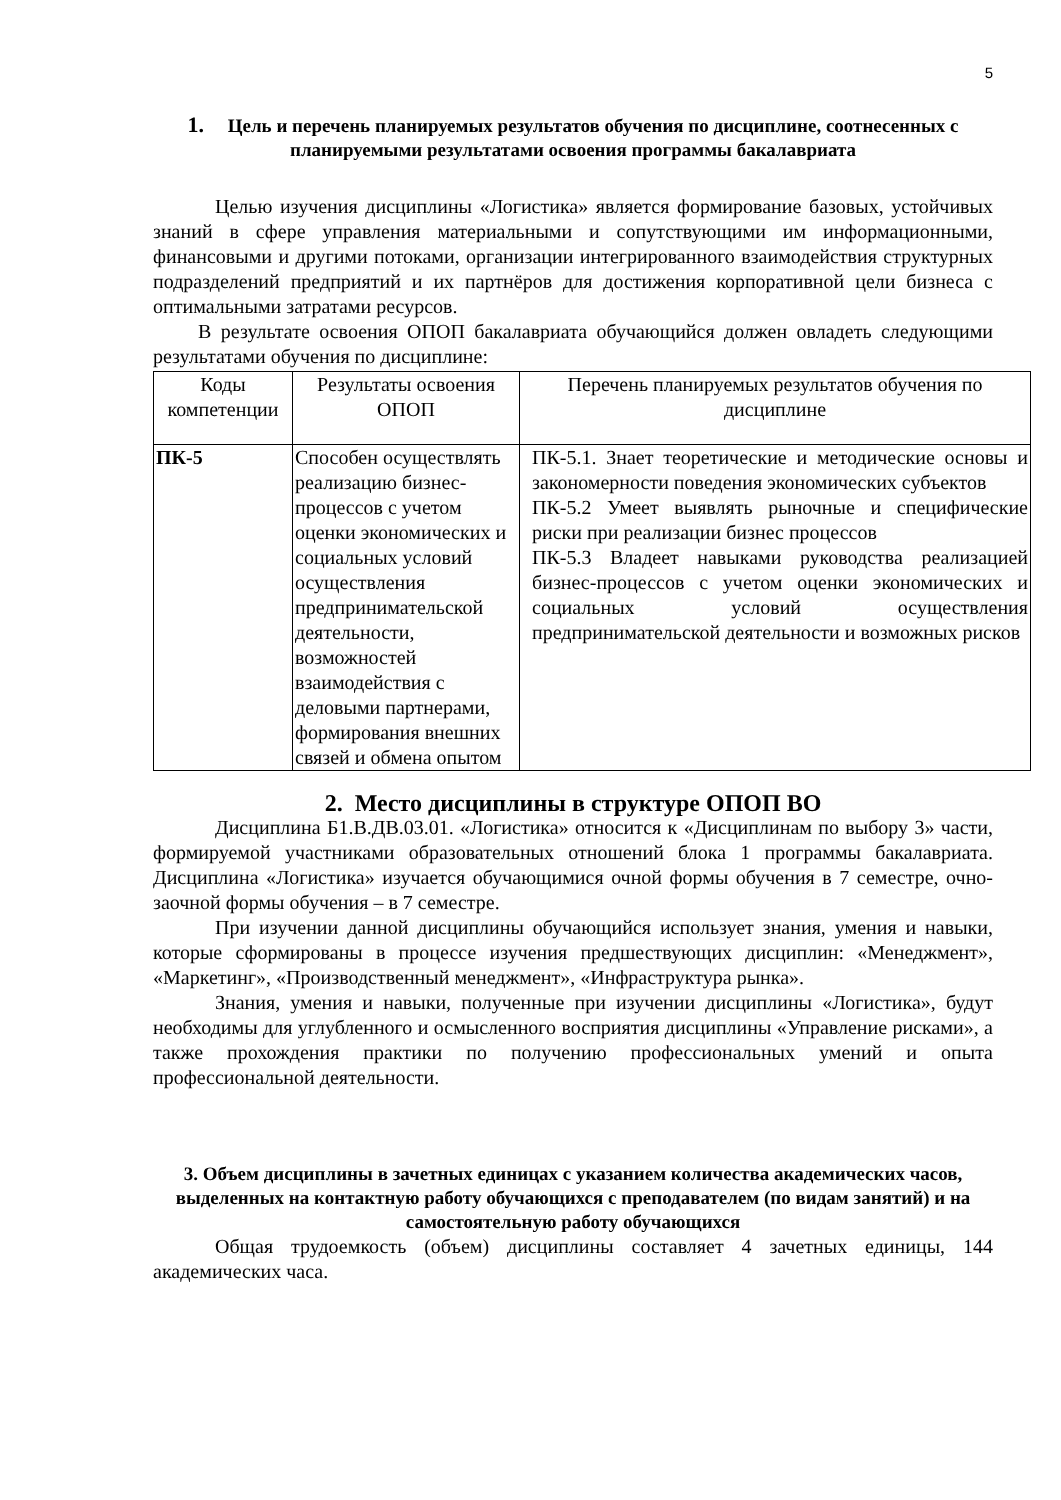5
1. Цель и перечень планируемых результатов обучения по дисциплине, соотнесенных с планируемыми результатами освоения программы бакалавриата
Целью изучения дисциплины «Логистика» является формирование базовых, устойчивых знаний в сфере управления материальными и сопутствующими им информационными, финансовыми и другими потоками, организации интегрированного взаимодействия структурных подразделений предприятий и их партнёров для достижения корпоративной цели бизнеса с оптимальными затратами ресурсов.
В результате освоения ОПОП бакалавриата обучающийся должен овладеть следующими результатами обучения по дисциплине:
| Коды компетенции | Результаты освоения ОПОП | Перечень планируемых результатов обучения по дисциплине |
| ПК-5 | Способен осуществлять реализацию бизнес-процессов с учетом оценки экономических и социальных условий осуществления предпринимательской деятельности, возможностей взаимодействия с деловыми партнерами, формирования внешних связей и обмена опытом | ПК-5.1. Знает теоретические и методические основы и закономерности поведения экономических субъектов ПК-5.2 Умеет выявлять рыночные и специфические риски при реализации бизнес процессов ПК-5.3 Владеет навыками руководства реализацией бизнес-процессов с учетом оценки экономических и социальных условий осуществления предпринимательской деятельности и возможных рисков |
2. Место дисциплины в структуре ОПОП ВО
Дисциплина Б1.В.ДВ.03.01. «Логистика» относится к «Дисциплинам по выбору 3» части, формируемой участниками образовательных отношений блока 1 программы бакалавриата. Дисциплина «Логистика» изучается обучающимися очной формы обучения в 7 семестре, очно-заочной формы обучения – в 7 семестре.
При изучении данной дисциплины обучающийся использует знания, умения и навыки, которые сформированы в процессе изучения предшествующих дисциплин: «Менеджмент», «Маркетинг», «Производственный менеджмент», «Инфраструктура рынка».
Знания, умения и навыки, полученные при изучении дисциплины «Логистика», будут необходимы для углубленного и осмысленного восприятия дисциплины «Управление рисками», а также прохождения практики по получению профессиональных умений и опыта профессиональной деятельности.
3. Объем дисциплины в зачетных единицах с указанием количества академических часов, выделенных на контактную работу обучающихся с преподавателем (по видам занятий) и на самостоятельную работу обучающихся
Общая трудоемкость (объем) дисциплины составляет 4 зачетных единицы, 144 академических часа.